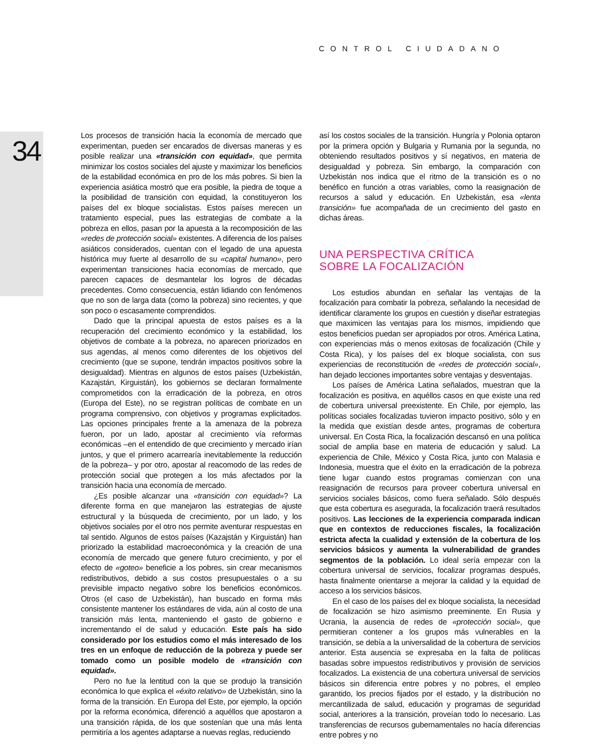CONTROL CIUDADANO
34
Los procesos de transición hacia la economía de mercado que experimentan, pueden ser encarados de diversas maneras y es posible realizar una «transición con equidad», que permita minimizar los costos sociales del ajuste y maximizar los beneficios de la estabilidad económica en pro de los más pobres. Si bien la experiencia asiática mostró que era posible, la piedra de toque a la posibilidad de transición con equidad, la constituyeron los países del ex bloque socialistas. Estos países merecen un tratamiento especial, pues las estrategias de combate a la pobreza en ellos, pasan por la apuesta a la recomposición de las «redes de protección social» existentes. A diferencia de los países asiáticos considerados, cuentan con el legado de una apuesta histórica muy fuerte al desarrollo de su «capital humano», pero experimentan transiciones hacia economías de mercado, que parecen capaces de desmantelar los logros de décadas precedentes. Como consecuencia, están lidiando con fenómenos que no son de larga data (como la pobreza) sino recientes, y que son poco o escasamente comprendidos.
Dado que la principal apuesta de estos países es a la recuperación del crecimiento económico y la estabilidad, los objetivos de combate a la pobreza, no aparecen priorizados en sus agendas, al menos como diferentes de los objetivos del crecimiento (que se supone, tendrán impactos positivos sobre la desigualdad). Mientras en algunos de estos países (Uzbekistán, Kazajstán, Kirguistán), los gobiernos se declaran formalmente comprometidos con la erradicación de la pobreza, en otros (Europa del Este), no se registran políticas de combate en un programa comprensivo, con objetivos y programas explicitados. Las opciones principales frente a la amenaza de la pobreza fueron, por un lado, apostar al crecimiento vía reformas económicas –en el entendido de que crecimiento y mercado irían juntos, y que el primero acarrearía inevitablemente la reducción de la pobreza– y por otro, apostar al reacomodo de las redes de protección social que protegen a los más afectados por la transición hacia una economía de mercado.
¿Es posible alcanzar una «transición con equidad»? La diferente forma en que manejaron las estrategias de ajuste estructural y la búsqueda de crecimiento, por un lado, y los objetivos sociales por el otro nos permite aventurar respuestas en tal sentido. Algunos de estos países (Kazajstán y Kirguistán) han priorizado la estabilidad macroeconómica y la creación de una economía de mercado que genere futuro crecimiento, y por el efecto de «goteo» beneficie a los pobres, sin crear mecanismos redistributivos, debido a sus costos presupuestales o a su previsible impacto negativo sobre los beneficios económicos. Otros (el caso de Uzbekistán), han buscado en forma más consistente mantener los estándares de vida, aún al costo de una transición más lenta, manteniendo el gasto de gobierno e incrementando el de salud y educación. Este país ha sido considerado por los estudios como el más interesado de los tres en un enfoque de reducción de la pobreza y puede ser tomado como un posible modelo de «transición con equidad».
Pero no fue la lentitud con la que se produjo la transición económica lo que explica el «éxito relativo» de Uzbekistán, sino la forma de la transición. En Europa del Este, por ejemplo, la opción por la reforma económica, diferenció a aquéllos que apostaron a una transición rápida, de los que sostenían que una más lenta permitiría a los agentes adaptarse a nuevas reglas, reduciendo
así los costos sociales de la transición. Hungría y Polonia optaron por la primera opción y Bulgaria y Rumania por la segunda, no obteniendo resultados positivos y sí negativos, en materia de desigualdad y pobreza. Sin embargo, la comparación con Uzbekistán nos indica que el ritmo de la transición es o no benéfico en función a otras variables, como la reasignación de recursos a salud y educación. En Uzbekistán, esa «lenta transición» fue acompañada de un crecimiento del gasto en dichas áreas.
UNA PERSPECTIVA CRÍTICA
SOBRE LA FOCALIZACIÓN
Los estudios abundan en señalar las ventajas de la focalización para combatir la pobreza, señalando la necesidad de identificar claramente los grupos en cuestión y diseñar estrategias que maximicen las ventajas para los mismos, impidiendo que estos beneficios puedan ser apropiados por otros. América Latina, con experiencias más o menos exitosas de focalización (Chile y Costa Rica), y los países del ex bloque socialista, con sus experiencias de reconstitución de «redes de protección social», han dejado lecciones importantes sobre ventajas y desventajas.
Los países de América Latina señalados, muestran que la focalización es positiva, en aquéllos casos en que existe una red de cobertura universal preexistente. En Chile, por ejemplo, las políticas sociales focalizadas tuvieron impacto positivo, sólo y en la medida que existían desde antes, programas de cobertura universal. En Costa Rica, la focalización descansó en una política social de amplia base en materia de educación y salud. La experiencia de Chile, México y Costa Rica, junto con Malasia e Indonesia, muestra que el éxito en la erradicación de la pobreza tiene lugar cuando estos programas comienzan con una reasignación de recursos para proveer cobertura universal en servicios sociales básicos, como fuera señalado. Sólo después que esta cobertura es asegurada, la focalización traerá resultados positivos. Las lecciones de la experiencia comparada indican que en contextos de reducciones fiscales, la focalización estricta afecta la cualidad y extensión de la cobertura de los servicios básicos y aumenta la vulnerabilidad de grandes segmentos de la población. Lo ideal sería empezar con la cobertura universal de servicios, focalizar programas después, hasta finalmente orientarse a mejorar la calidad y la equidad de acceso a los servicios básicos.
En el caso de los países del ex bloque socialista, la necesidad de focalización se hizo asimismo preeminente. En Rusia y Ucrania, la ausencia de redes de «protección social», que permitieran contener a los grupos más vulnerables en la transición, se debía a la universalidad de la cobertura de servicios anterior. Esta ausencia se expresaba en la falta de políticas basadas sobre impuestos redistributivos y provisión de servicios focalizados. La existencia de una cobertura universal de servicios básicos sin diferencia entre pobres y no pobres, el empleo garantido, los precios fijados por el estado, y la distribución no mercantilizada de salud, educación y programas de seguridad social, anteriores a la transición, proveían todo lo necesario. Las transferencias de recursos gubernamentales no hacía diferencias entre pobres y no